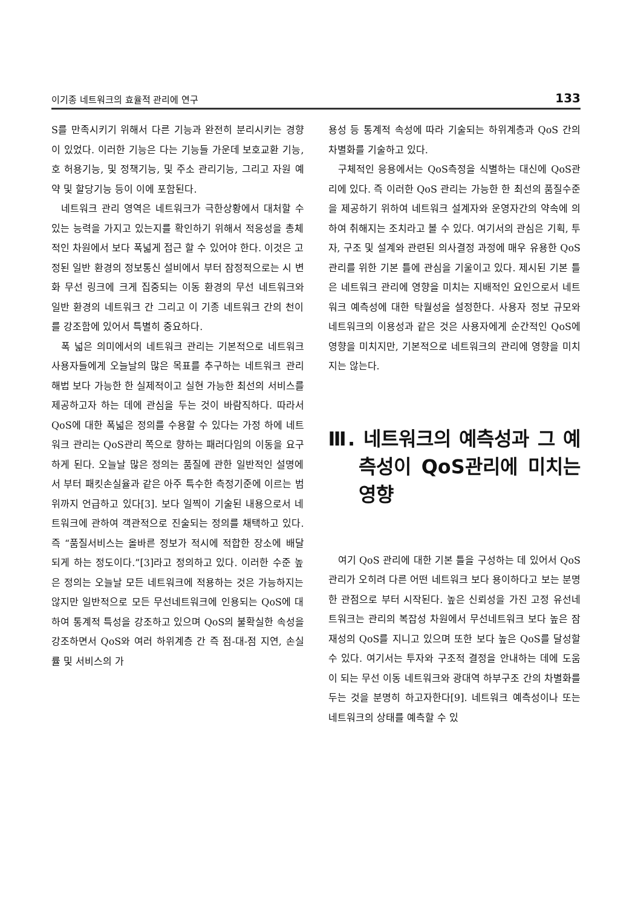이기종 네트워크의 효율적 관리에 연구 133
S를 만족시키기 위해서 다른 기능과 완전히 분리시키는 경향이 있었다. 이러한 기능은 다는 기능들 가운데 보호교환 기능, 호 허용기능, 및 정책기능, 및 주소 관리기능, 그리고 자원 예약 및 할당기능 등이 이에 포함된다.
네트워크 관리 영역은 네트워크가 극한상황에서 대처할 수 있는 능력을 가지고 있는지를 확인하기 위해서 적응성을 총체적인 차원에서 보다 폭넓게 접근 할 수 있어야 한다. 이것은 고정된 일반 환경의 정보통신 설비에서 부터 잠정적으로는 시 변화 무선 링크에 크게 집중되는 이동 환경의 무선 네트워크와 일반 환경의 네트워크 간 그리고 이 기종 네트워크 간의 천이를 강조함에 있어서 특별히 중요하다.
폭 넓은 의미에서의 네트워크 관리는 기본적으로 네트워크 사용자들에게 오늘날의 많은 목표를 추구하는 네트워크 관리 해법 보다 가능한 한 실제적이고 실현 가능한 최선의 서비스를 제공하고자 하는 데에 관심을 두는 것이 바람직하다. 따라서 QoS에 대한 폭넓은 정의를 수용할 수 있다는 가정 하에 네트워크 관리는 QoS관리 쪽으로 향하는 패러다임의 이동을 요구하게 된다. 오늘날 많은 정의는 품질에 관한 일반적인 설명에서 부터 패킷손실율과 같은 아주 특수한 측정기준에 이르는 범위까지 언급하고 있다[3]. 보다 일찍이 기술된 내용으로서 네트워크에 관하여 객관적으로 진술되는 정의를 채택하고 있다. 즉 “품질서비스는 올바른 정보가 적시에 적합한 장소에 배달 되게 하는 정도이다.”[3]라고 정의하고 있다. 이러한 수준 높은 정의는 오늘날 모든 네트워크에 적용하는 것은 가능하지는 않지만 일반적으로 모든 무선네트워크에 인용되는 QoS에 대하여 통계적 특성을 강조하고 있으며 QoS의 불확실한 속성을 강조하면서 QoS와 여러 하위계층 간 즉 점-대-점 지연, 손실률 및 서비스의 가
용성 등 통계적 속성에 따라 기술되는 하위계층과 QoS 간의 차별화를 기술하고 있다.
구체적인 응용에서는 QoS측정을 식별하는 대신에 QoS관리에 있다. 즉 이러한 QoS 관리는 가능한 한 최선의 품질수준을 제공하기 위하여 네트워크 설계자와 운영자간의 약속에 의하여 취해지는 조치라고 볼 수 있다. 여기서의 관심은 기획, 투자, 구조 및 설계와 관련된 의사결정 과정에 매우 유용한 QoS 관리를 위한 기본 틀에 관심을 기울이고 있다. 제시된 기본 틀은 네트워크 관리에 영향을 미치는 지배적인 요인으로서 네트워크 예측성에 대한 탁월성을 설정한다. 사용자 정보 규모와 네트워크의 이용성과 같은 것은 사용자에게 순간적인 QoS에 영향을 미치지만, 기본적으로 네트워크의 관리에 영향을 미치지는 않는다.
Ⅲ. 네트워크의 예측성과 그 예측성이 QoS관리에 미치는 영향
여기 QoS 관리에 대한 기본 틀을 구성하는 데 있어서 QoS 관리가 오히려 다른 어떤 네트워크 보다 용이하다고 보는 분명한 관점으로 부터 시작된다. 높은 신뢰성을 가진 고정 유선네트워크는 관리의 복잡성 차원에서 무선네트워크 보다 높은 잠재성의 QoS를 지니고 있으며 또한 보다 높은 QoS를 달성할 수 있다. 여기서는 투자와 구조적 결정을 안내하는 데에 도움이 되는 무선 이동 네트워크와 광대역 하부구조 간의 차별화를 두는 것을 분명히 하고자한다[9]. 네트워크 예측성이나 또는 네트워크의 상태를 예측할 수 있